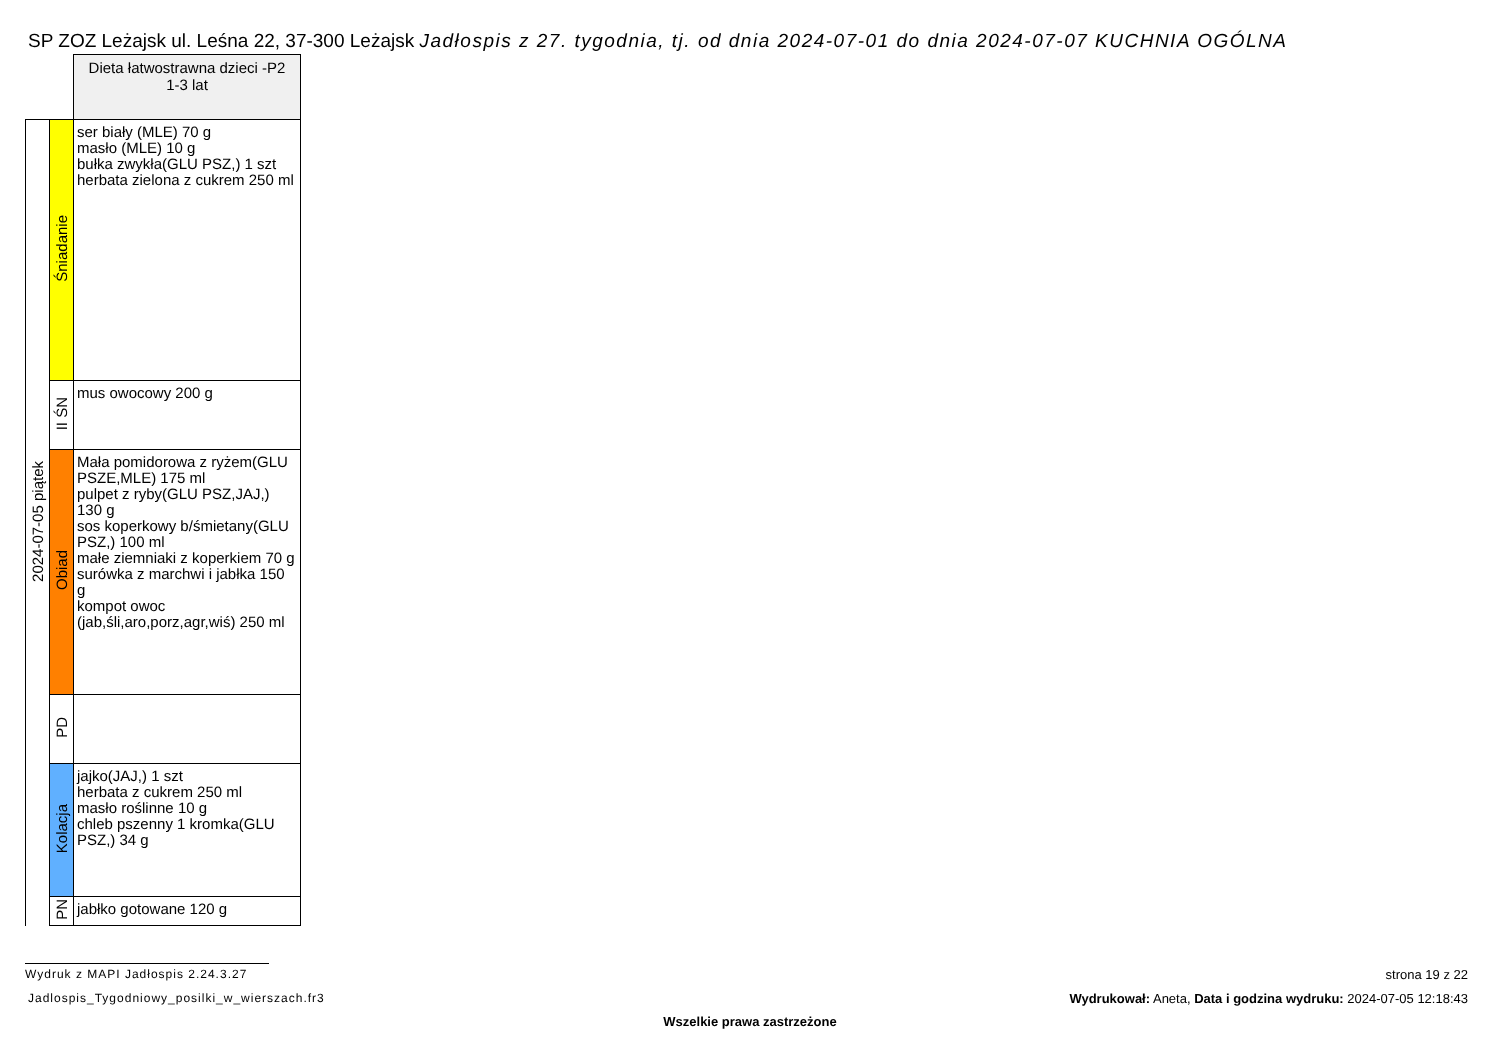SP ZOZ Leżajsk ul. Leśna 22, 37-300 Leżajsk Jadłospis z 27. tygodnia, tj. od dnia 2024-07-01 do dnia 2024-07-07 KUCHNIA OGÓLNA
| | | Dieta łatwostrawna dzieci -P2 1-3 lat |
| 2024-07-05 piątek | Śniadanie | ser biały (MLE) 70 g masło (MLE) 10 g bułka zwykła(GLU PSZ,) 1 szt herbata zielona z cukrem 250 ml |
| | II ŚN | mus owocowy 200 g |
| | Obiad | Mała pomidorowa z ryżem(GLU PSZE,MLE) 175 ml pulpet z ryby(GLU PSZ,JAJ,) 130 g sos koperkowy b/śmietany(GLU PSZ,) 100 ml małe ziemniaki z koperkiem 70 g surówka z marchwi i jabłka 150 g kompot owoc (jab,śli,aro,porz,agr,wiś) 250 ml |
| | PD | |
| | Kolacja | jajko(JAJ,) 1 szt herbata z cukrem 250 ml masło roślinne 10 g chleb pszenny 1 kromka(GLU PSZ,) 34 g |
| | PN | jabłko gotowane 120 g |
Wydruk z MAPI Jadłospis 2.24.3.27
Jadlospis_Tygodniowy_posilki_w_wierszach.fr3
strona 19 z 22
Wydrukował: Aneta, Data i godzina wydruku: 2024-07-05 12:18:43
Wszelkie prawa zastrzeżone